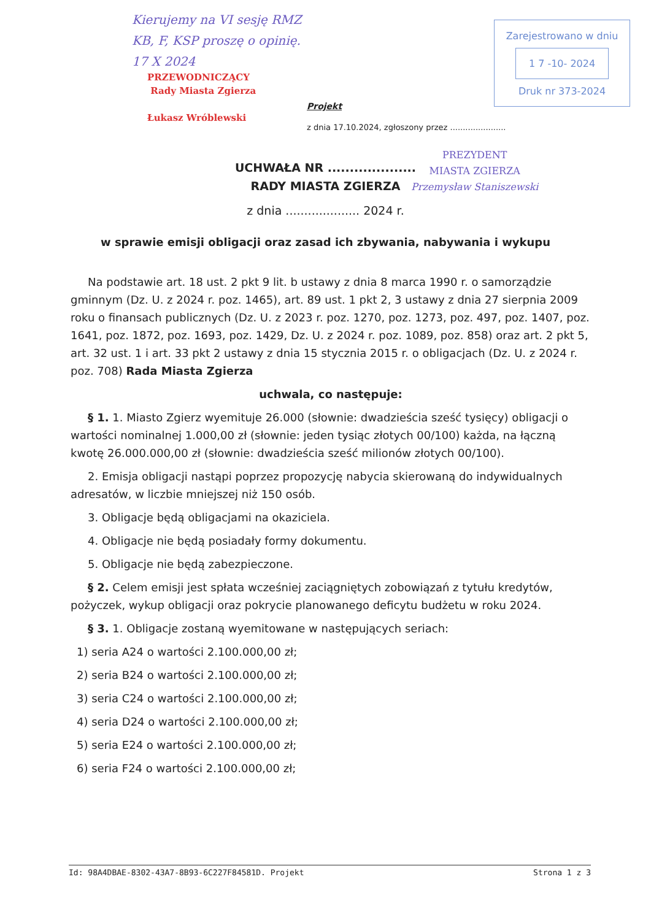Kierujemy na VI sesję RMZ
KB, F, KSP proszę o opinię.
17 X 2024
PRZEWODNICZĄCY
Rady Miasta Zgierza
Łukasz Wróblewski
Zarejestrowano w dniu
1 7 -10- 2024
Druk nr 373-2024
Projekt
z dnia 17.10.2024, zgłoszony przez ......................
PREZYDENT
MIASTA ZGIERZA
Przemysław Staniszewski
UCHWAŁA NR ....................
RADY MIASTA ZGIERZA
z dnia .................... 2024 r.
w sprawie emisji obligacji oraz zasad ich zbywania, nabywania i wykupu
Na podstawie art. 18 ust. 2 pkt 9 lit. b ustawy z dnia 8 marca 1990 r. o samorządzie gminnym (Dz. U. z 2024 r. poz. 1465), art. 89 ust. 1 pkt 2, 3 ustawy z dnia 27 sierpnia 2009 roku o finansach publicznych (Dz. U. z 2023 r. poz. 1270, poz. 1273, poz. 497, poz. 1407, poz. 1641, poz. 1872, poz. 1693, poz. 1429, Dz. U. z 2024 r. poz. 1089, poz. 858) oraz art. 2 pkt 5, art. 32 ust. 1 i art. 33 pkt 2 ustawy z dnia 15 stycznia 2015 r. o obligacjach (Dz. U. z 2024 r. poz. 708) Rada Miasta Zgierza
uchwala, co następuje:
§ 1. 1. Miasto Zgierz wyemituje 26.000 (słownie: dwadzieścia sześć tysięcy) obligacji o wartości nominalnej 1.000,00 zł (słownie: jeden tysiąc złotych 00/100) każda, na łączną kwotę 26.000.000,00 zł (słownie: dwadzieścia sześć milionów złotych 00/100).
2. Emisja obligacji nastąpi poprzez propozycję nabycia skierowaną do indywidualnych adresatów, w liczbie mniejszej niż 150 osób.
3. Obligacje będą obligacjami na okaziciela.
4. Obligacje nie będą posiadały formy dokumentu.
5. Obligacje nie będą zabezpieczone.
§ 2. Celem emisji jest spłata wcześniej zaciągniętych zobowiązań z tytułu kredytów, pożyczek, wykup obligacji oraz pokrycie planowanego deficytu budżetu w roku 2024.
§ 3. 1. Obligacje zostaną wyemitowane w następujących seriach:
1) seria A24 o wartości 2.100.000,00 zł;
2) seria B24 o wartości 2.100.000,00 zł;
3) seria C24 o wartości 2.100.000,00 zł;
4) seria D24 o wartości 2.100.000,00 zł;
5) seria E24 o wartości 2.100.000,00 zł;
6) seria F24 o wartości 2.100.000,00 zł;
Id: 98A4DBAE-8302-43A7-8B93-6C227F84581D. Projekt Strona 1 z 3